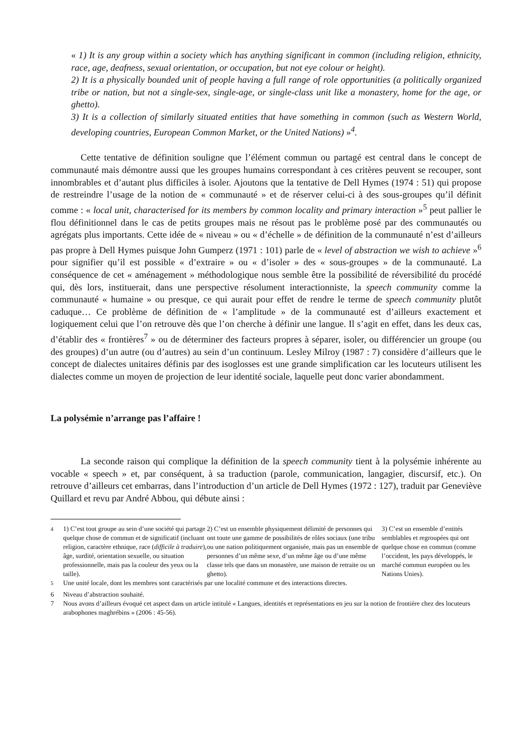« 1) It is any group within a society which has anything significant in common (including religion, ethnicity, race, age, deafness, sexual orientation, or occupation, but not eye colour or height).
2) It is a physically bounded unit of people having a full range of role opportunities (a politically organized tribe or nation, but not a single-sex, single-age, or single-class unit like a monastery, home for the age, or ghetto).
3) It is a collection of similarly situated entities that have something in common (such as Western World, developing countries, European Common Market, or the United Nations) »<sup>4</sup>.
Cette tentative de définition souligne que l’élément commun ou partagé est central dans le concept de communauté mais démontre aussi que les groupes humains correspondant à ces critères peuvent se recouper, sont innombrables et d’autant plus difficiles à isoler. Ajoutons que la tentative de Dell Hymes (1974 : 51) qui propose de restreindre l’usage de la notion de « communauté » et de réserver celui-ci à des sous-groupes qu’il définit comme : « local unit, characterised for its members by common locality and primary interaction »<sup>5</sup> peut pallier le flou définitionnel dans le cas de petits groupes mais ne résout pas le problème posé par des communautés ou agrégats plus importants. Cette idée de « niveau » ou « d’échelle » de définition de la communauté n’est d’ailleurs pas propre à Dell Hymes puisque John Gumperz (1971 : 101) parle de « level of abstraction we wish to achieve »<sup>6</sup> pour signifier qu’il est possible « d’extraire » ou « d’isoler » des « sous-groupes » de la communauté. La conséquence de cet « aménagement » méthodologique nous semble être la possibilité de réversibilité du procédé qui, dès lors, instituerait, dans une perspective résolument interactionniste, la speech community comme la communauté « humaine » ou presque, ce qui aurait pour effet de rendre le terme de speech community plutôt caduque… Ce problème de définition de « l’amplitude » de la communauté est d’ailleurs exactement et logiquement celui que l’on retrouve dès que l’on cherche à définir une langue. Il s’agit en effet, dans les deux cas, d’établir des « frontières<sup>7</sup> » ou de déterminer des facteurs propres à séparer, isoler, ou différencier un groupe (ou des groupes) d’un autre (ou d’autres) au sein d’un continuum. Lesley Milroy (1987 : 7) considère d’ailleurs que le concept de dialectes unitaires définis par des isoglosses est une grande simplification car les locuteurs utilisent les dialectes comme un moyen de projection de leur identité sociale, laquelle peut donc varier abondamment.
La polysémie n’arrange pas l’affaire !
La seconde raison qui complique la définition de la speech community tient à la polysémie inhérente au vocable « speech » et, par conséquent, à sa traduction (parole, communication, langagier, discursif, etc.). On retrouve d’ailleurs cet embarras, dans l’introduction d’un article de Dell Hymes (1972 : 127), traduit par Geneviève Quillard et revu par André Abbou, qui débute ainsi :
<sup>4</sup> 1) C’est tout groupe au sein d’une société qui partage quelque chose de commun et de significatif (incluant religion, caractère ethnique, race (difficile à traduire), âge, surdité, orientation sexuelle, ou situation professionnelle, mais pas la couleur des yeux ou la taille).
2) C’est un ensemble physiquement délimité de personnes qui ont toute une gamme de possibilités de rôles sociaux (une tribu ou une nation politiquement organisée, mais pas un ensemble de personnes d’un même sexe, d’un même âge ou d’une même classe tels que dans un monastère, une maison de retraite ou un ghetto).
3) C’est un ensemble d’entités semblables et regroupées qui ont quelque chose en commun (comme l’occident, les pays développés, le marché commun européen ou les Nations Unies).
<sup>5</sup> Une unité locale, dont les membres sont caractérisés par une localité commune et des interactions directes.
6 Niveau d’abstraction souhaité.
7 Nous avons d’ailleurs évoqué cet aspect dans un article intitulé « Langues, identités et représentations en jeu sur la notion de frontière chez des locuteurs arabophones maghrébins » (2006 : 45-56).